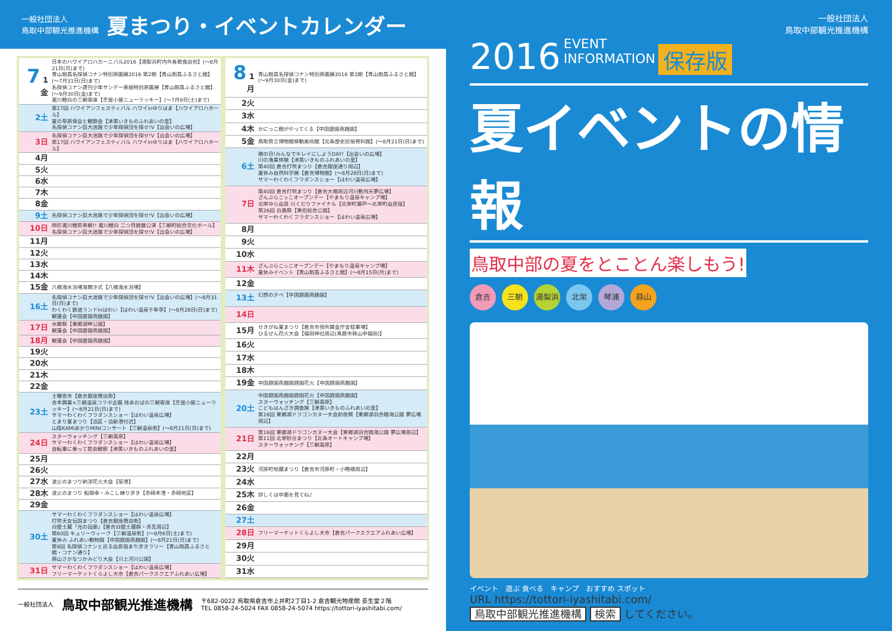一般社団法人
鳥取中部観光推進機構
夏まつり・イベントカレンダー
| 7 1金 | 日本のハワイアロハカーニバル2016【湯梨浜町内外各飲食店他】(～8月21日(日)まで) 青山剛昌名探偵コナン特別原画展2016 第2期【青山剛昌ふるさと館】(～7月31日(日)まで) 名探偵コナン週刊少年サンデー表紙特別原画展【青山剛昌ふるさと館】(～9月30日(金)まで) 瀧川鯉白の三朝寄席【芝居小屋ニューラッキー】(～7月9日(土)まで) |
| 2土 | 第17回 ハワイアンフェスティバル ハワイinゆりはま【ハワイアロハホール】 夏の草原保全と観察会【津黒いきものふれあいの里】 名探偵コナン巨大迷路で少年探偵団を探せ!V【出会いの広場】 |
| 3日 | 名探偵コナン巨大迷路で少年探偵団を探せ!V【出会いの広場】 第17回 ハワイアンフェスティバル ハワイinゆりはま【ハワイアロハホール】 |
| 4月 | |
| 5火 | |
| 6水 | |
| 7木 | |
| 8金 | |
| 9土 | 名探偵コナン巨大迷路で少年探偵団を探せ!V【出会いの広場】 |
| 10日 | 師匠瀧川鯉昇来朝!! 瀧川鯉白 二つ目披露公演【三朝町総合文化ホール】 名探偵コナン巨大迷路で少年探偵団を探せ!V【出会いの広場】 |
| 11月 | |
| 12火 | |
| 13水 | |
| 14木 | |
| 15金 | 八橋海水浴場海開き式【八橋海水浴場】 |
| 16土 | 名探偵コナン巨大迷路で少年探偵団を探せ!V【出会いの広場】(～8月31日(日)まで) わくわく鉄道ランドinはわい【はわい温泉千年亭】(～8月28日(日)まで) 観蓮会【中国庭園燕趙園】 |
| 17日 | 水郷祭【東郷湖畔公園】 観蓮会【中国庭園燕趙園】 |
| 18月 | 観蓮会【中国庭園燕趙園】 |
| 19火 | |
| 20水 | |
| 21木 | |
| 22金 | |
| 23土 | 土曜夜市【倉吉銀座商店街】 吉本興業×三朝温泉コラボ企画 桂あおばの三朝寄席【芝居小屋ニューラッキー】(～8月21日(日)まで) サマーわくわくフラダンスショー【はわい温泉広場】 とまり夏まつり【泊区・泊新港付近】 山陰KAMIあかりMINIコンサート【三朝温泉街】(～8月21日(日)まで) |
| 24日 | スターウォッチング【三朝高原】 サマーわくわくフラダンスショー【はわい温泉広場】 自転車に乗って昆虫観察【津黒いきものふれあいの里】 |
| 25月 | |
| 26火 | |
| 27水 | 波止のまつり納涼花火大会【菊港】 |
| 28木 | 波止のまつり 船御幸・みこし練り歩き【赤碕本港・赤碕地区】 |
| 29金 | |
| 30土 | サマーわくわくフラダンスショー【はわい温泉広場】 打吹天女伝説まつり【倉吉銀座商店街】 白壁土蔵「光の回廊」【倉吉白壁土蔵群・赤瓦周辺】 第60回 キュリーウィーク【三朝温泉街】(～8月6日(土)まで) 夏休み ふれあい動物園【中国庭園燕趙園】(～8月21日(日)まで) 第9回 名探偵コナンと巡る由良宿まち歩きラリー【青山剛昌ふるさと館・コナン通り】 蒜山さかなつかみどり大会【川上河川公園】 |
| 31日 | サマーわくわくフラダンスショー【はわい温泉広場】 フリーマーケットくらよし大市【倉吉パークスクエアふれあい広場】 |
| 8 1月 | 青山剛昌名探偵コナン特別原画展2016 第3期【青山剛昌ふるさと館】(～9月30日(金)まで) |
| 2火 | |
| 3水 | |
| 4木 | かにっこ館がやってくる【中国庭園燕趙園】 |
| 5金 | 鳥取県立博物館移動美術館【北条歴史民俗資料館】(～8月21日(日)まで) |
| 6土 | 橋の日!みんなでキレイにしようDAY!【出会いの広場】 川の漁業体験【津黒いきものふれあいの里】 第40回 倉吉打吹まつり【倉吉銀座通り周辺】 夏休み自然科学展【倉吉博物館】(～8月28日(日)まで) サマーわくわくフラダンスショー【はわい温泉広場】 |
| 7日 | 第40回 倉吉打吹まつり【倉吉大橋周辺河川敷飛天夢広場】 ざんぶらこっこオープンデー【やまもり温泉キャンプ場】 北栄ゆら由良 川くだりファイナル【北栄町瀬戸～北栄町由良宿】 第26回 白鳳祭【東伯総合公園】 サマーわくわくフラダンスショー【はわい温泉広場】 |
| 8月 | |
| 9火 | |
| 10水 | |
| 11木 | ざんぶらこっこオープンデー【やまもり温泉キャンプ場】 夏休みイベント【青山剛昌ふるさと館】(～8月15日(月)まで) |
| 12金 | |
| 13土 | 幻想の夕べ【中国庭園燕趙園】 |
| 14日 | |
| 15月 | せきがね夏まつり【倉吉市役所関金庁舎駐車場】 ひるぜん花火大会【福田神社周辺(真庭市蒜山中福田)】 |
| 16火 | |
| 17水 | |
| 18木 | |
| 19金 | 中国庭園燕趙園庭園花火【中国庭園燕趙園】 |
| 20土 | 中国庭園燕趙園庭園花火【中国庭園燕趙園】 スターウォッチング【三朝高原】 こどもはんざき調査隊【津黒いきものふれあいの里】 第16回 東郷湖ドラゴンカヌー大会前夜祭【東郷湖羽合臨海公園 夢広場周辺】 |
| 21日 | 第16回 東郷湖ドラゴンカヌー大会【東郷湖羽合臨海公園 夢広場周辺】 第11回 北栄砂丘まつり【北条オートキャンプ場】 スターウォッチング【三朝高原】 |
| 22月 | |
| 23火 | 河原町地蔵まつり【倉吉市河原町・小鴨橋周辺】 |
| 24水 | |
| 25木 | 詳しくは中面を見てね♪ |
| 26金 | |
| 27土 | |
| 28日 | フリーマーケットくらよし大市【倉吉パークスクエアふれあい広場】 |
| 29月 | |
| 30火 | |
| 31水 | |
一般社団法人 鳥取中部観光推進機構 〒682-0022 鳥取県倉吉市上井町2丁目1-2 倉吉観光物産館 長生堂２階
TEL 0858-24-5024 FAX 0858-24-5074 https://tottori-iyashitabi.com/
一般社団法人
鳥取中部観光推進機構
2016 EVENT
INFORMATION 保存版
夏イベントの情報
鳥取中部の夏をとことん楽しもう!
倉吉 三朝 湯梨浜 北栄 琴浦 蒜山
イベント　遊ぶ 食べる　キャンプ　おすすめ スポット
URL https://tottori-iyashitabi.com/
鳥取中部観光推進機構 検索 してください。